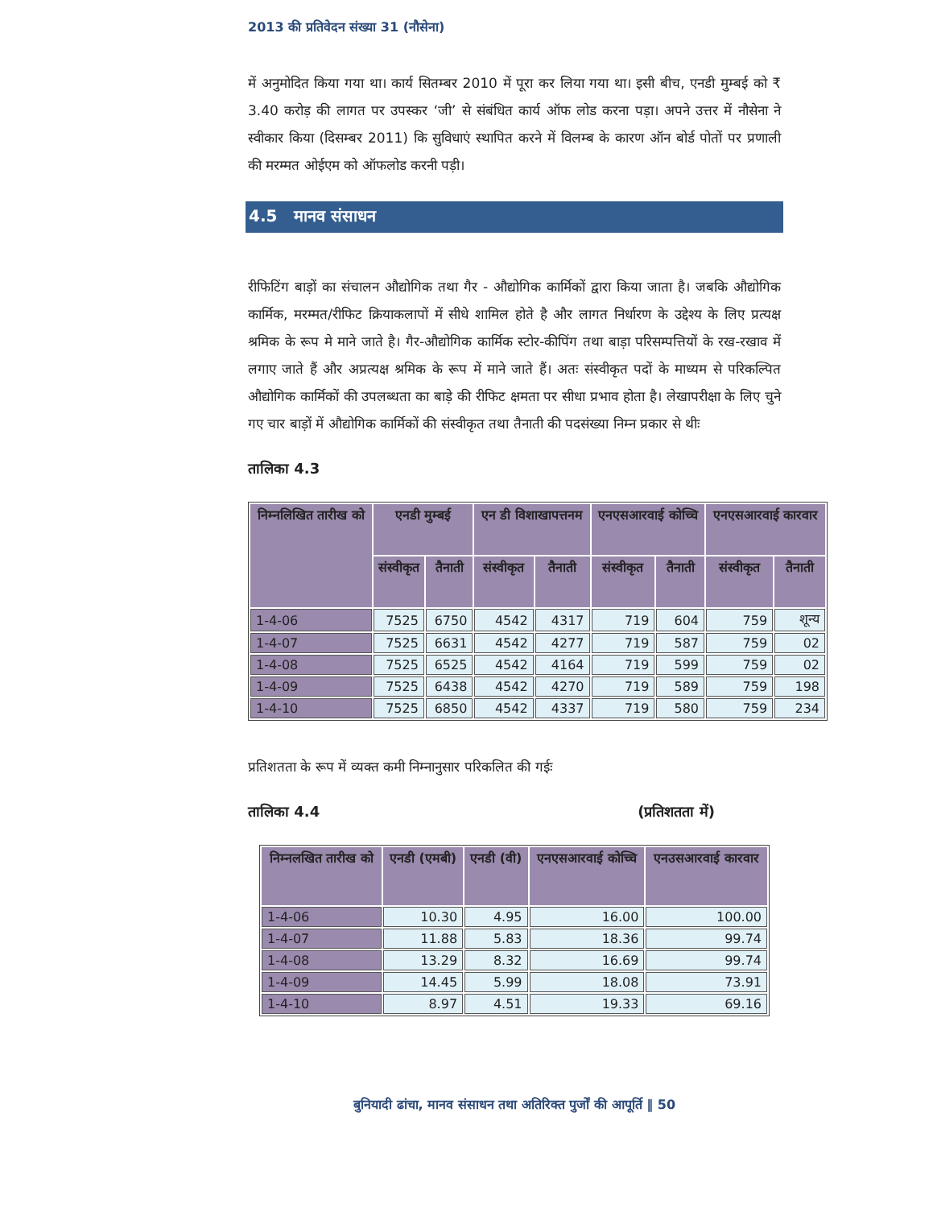2013 की प्रतिवेदन संख्या 31 (नौसेना)
में अनुमोदित किया गया था। कार्य सितम्बर 2010 में पूरा कर लिया गया था। इसी बीच, एनडी मुम्बई को ₹ 3.40 करोड़ की लागत पर उपस्कर ‘जी’ से संबंधित कार्य ऑफ लोड करना पड़ा। अपने उत्तर में नौसेना ने स्वीकार किया (दिसम्बर 2011) कि सुविधाएं स्थापित करने में विलम्ब के कारण ऑन बोर्ड पोतों पर प्रणाली की मरम्मत ओईएम को ऑफलोड करनी पड़ी।
4.5 मानव संसाधन
रीफिटिंग बाड़ों का संचालन औद्योगिक तथा गैर - औद्योगिक कार्मिकों द्वारा किया जाता है। जबकि औद्योगिक कार्मिक, मरम्मत/रीफिट क्रियाकलापों में सीधे शामिल होते है और लागत निर्धारण के उद्देश्य के लिए प्रत्यक्ष श्रमिक के रूप मे माने जाते है। गैर-औद्योगिक कार्मिक स्टोर-कीपिंग तथा बाड़ा परिसम्पत्तियों के रख-रखाव में लगाए जाते हैं और अप्रत्यक्ष श्रमिक के रूप में माने जाते हैं। अतः संस्वीकृत पदों के माध्यम से परिकल्पित औद्योगिक कार्मिकों की उपलब्धता का बाड़े की रीफिट क्षमता पर सीधा प्रभाव होता है। लेखापरीक्षा के लिए चुने गए चार बाड़ों में औद्योगिक कार्मिकों की संस्वीकृत तथा तैनाती की पदसंख्या निम्न प्रकार से थीः
तालिका 4.3
| निम्नलिखित तारीख को | एनडी मुम्बई | | एन डी विशाखापत्तनम | | एनएसआरवाई कोच्चि | | एनएसआरवाई कारवार | |
| --- | --- | --- | --- | --- | --- | --- | --- | --- |
| | संस्वीकृत | तैनाती | संस्वीकृत | तैनाती | संस्वीकृत | तैनाती | संस्वीकृत | तैनाती |
| 1-4-06 | 7525 | 6750 | 4542 | 4317 | 719 | 604 | 759 | शून्य |
| 1-4-07 | 7525 | 6631 | 4542 | 4277 | 719 | 587 | 759 | 02 |
| 1-4-08 | 7525 | 6525 | 4542 | 4164 | 719 | 599 | 759 | 02 |
| 1-4-09 | 7525 | 6438 | 4542 | 4270 | 719 | 589 | 759 | 198 |
| 1-4-10 | 7525 | 6850 | 4542 | 4337 | 719 | 580 | 759 | 234 |
प्रतिशतता के रूप में व्यक्त कमी निम्नानुसार परिकलित की गईः
तालिका 4.4 (प्रतिशतता में)
| निम्नलखित तारीख को | एनडी (एमबी) | एनडी (वी) | एनएसआरवाई कोच्चि | एनउसआरवाई कारवार |
| --- | --- | --- | --- | --- |
| 1-4-06 | 10.30 | 4.95 | 16.00 | 100.00 |
| 1-4-07 | 11.88 | 5.83 | 18.36 | 99.74 |
| 1-4-08 | 13.29 | 8.32 | 16.69 | 99.74 |
| 1-4-09 | 14.45 | 5.99 | 18.08 | 73.91 |
| 1-4-10 | 8.97 | 4.51 | 19.33 | 69.16 |
बुनियादी ढांचा, मानव संसाधन तथा अतिरिक्त पुर्जों की आपूर्ति ‖ 50